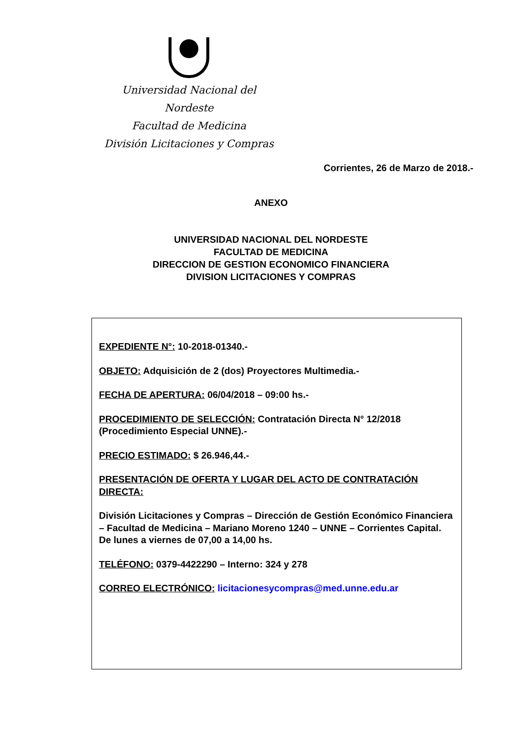Universidad Nacional del Nordeste
Facultad de Medicina
División Licitaciones y Compras
Corrientes, 26 de Marzo de 2018.-
ANEXO
UNIVERSIDAD NACIONAL DEL NORDESTE
FACULTAD DE MEDICINA
DIRECCION DE GESTION ECONOMICO FINANCIERA
DIVISION LICITACIONES Y COMPRAS
EXPEDIENTE N°: 10-2018-01340.-
OBJETO: Adquisición de 2 (dos) Proyectores Multimedia.-
FECHA DE APERTURA: 06/04/2018 – 09:00 hs.-
PROCEDIMIENTO DE SELECCIÓN: Contratación Directa N° 12/2018 (Procedimiento Especial UNNE).-
PRECIO ESTIMADO: $ 26.946,44.-
PRESENTACIÓN DE OFERTA Y LUGAR DEL ACTO DE CONTRATACIÓN DIRECTA:
División Licitaciones y Compras – Dirección de Gestión Económico Financiera – Facultad de Medicina – Mariano Moreno 1240 – UNNE – Corrientes Capital.
De lunes a viernes de 07,00 a 14,00 hs.
TELÉFONO: 0379-4422290 – Interno: 324 y 278
CORREO ELECTRÓNICO: licitacionesycompras@med.unne.edu.ar